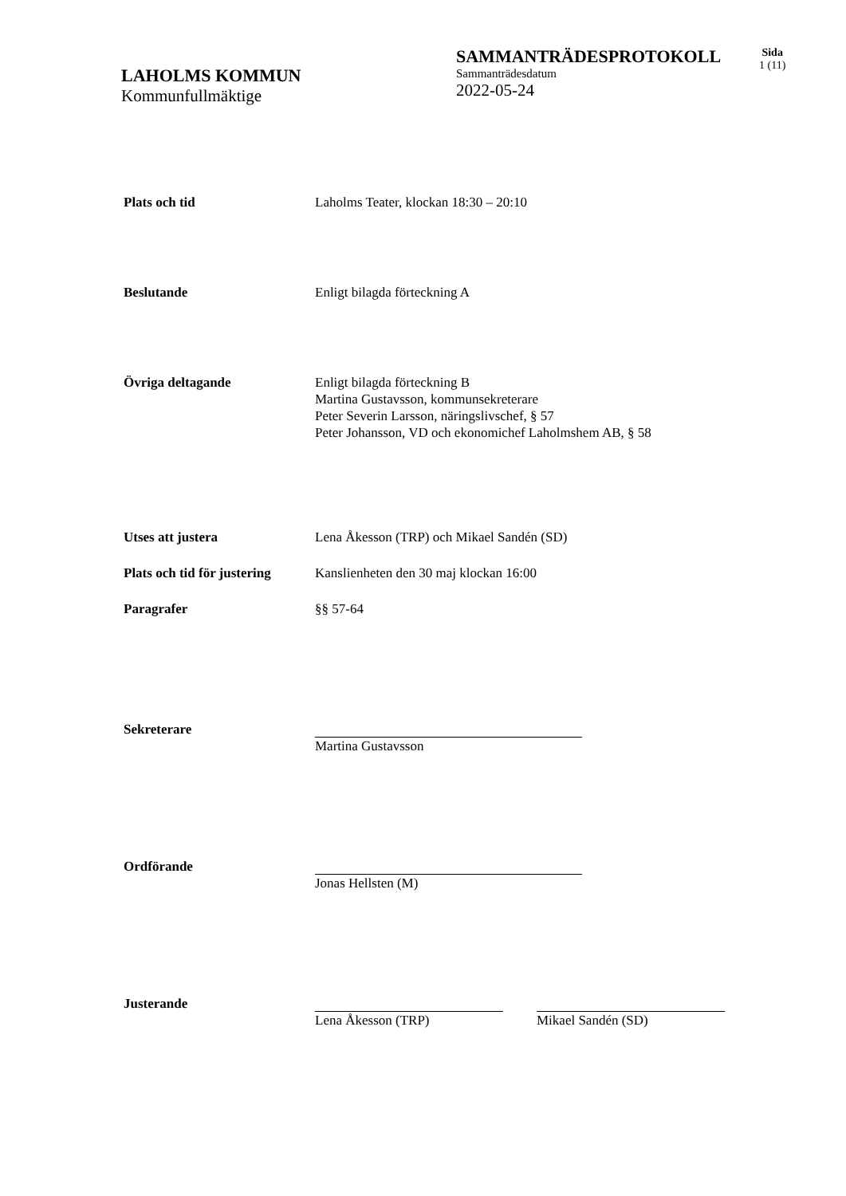LAHOLMS KOMMUN
Kommunfullmäktige
SAMMANTRÄDESPROTOKOLL
Sammanträdesdatum
2022-05-24
Sida
1 (11)
Plats och tid Laholms Teater, klockan 18:30 – 20:10
Beslutande Enligt bilagda förteckning A
Övriga deltagande Enligt bilagda förteckning B
Martina Gustavsson, kommunsekreterare
Peter Severin Larsson, näringslivschef, § 57
Peter Johansson, VD och ekonomichef Laholmshem AB, § 58
Utses att justera Lena Åkesson (TRP) och Mikael Sandén (SD)
Plats och tid för justering
Kanslienheten den 30 maj klockan 16:00
Paragrafer §§ 57-64
Sekreterare Martina Gustavsson
Ordförande Jonas Hellsten (M)
Justerande Lena Åkesson (TRP) Mikael Sandén (SD)